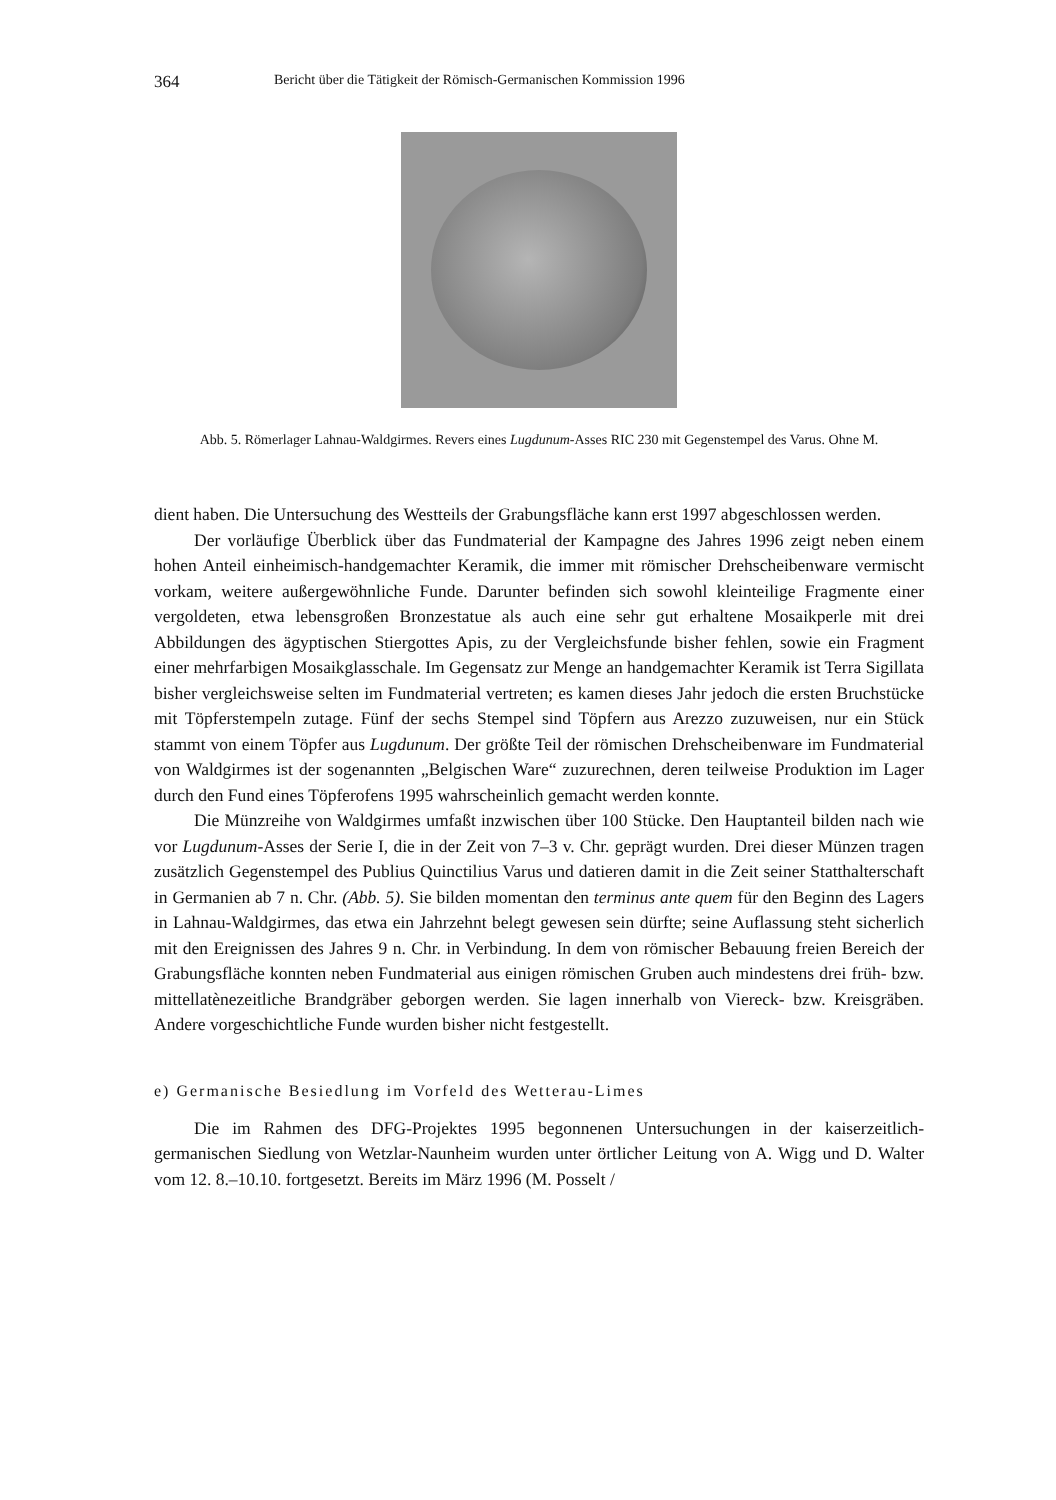364 Bericht über die Tätigkeit der Römisch-Germanischen Kommission 1996
Abb. 5. Römerlager Lahnau-Waldgirmes. Revers eines Lugdunum-Asses RIC 230 mit Gegenstempel des Varus. Ohne M.
dient haben. Die Untersuchung des Westteils der Grabungsfläche kann erst 1997 abgeschlossen werden.
Der vorläufige Überblick über das Fundmaterial der Kampagne des Jahres 1996 zeigt neben einem hohen Anteil einheimisch-handgemachter Keramik, die immer mit römischer Drehscheibenware vermischt vorkam, weitere außergewöhnliche Funde. Darunter befinden sich sowohl kleinteilige Fragmente einer vergoldeten, etwa lebensgroßen Bronzestatue als auch eine sehr gut erhaltene Mosaikperle mit drei Abbildungen des ägyptischen Stiergottes Apis, zu der Vergleichsfunde bisher fehlen, sowie ein Fragment einer mehrfarbigen Mosaikglasschale. Im Gegensatz zur Menge an handgemachter Keramik ist Terra Sigillata bisher vergleichsweise selten im Fundmaterial vertreten; es kamen dieses Jahr jedoch die ersten Bruchstücke mit Töpferstempeln zutage. Fünf der sechs Stempel sind Töpfern aus Arezzo zuzuweisen, nur ein Stück stammt von einem Töpfer aus Lugdunum. Der größte Teil der römischen Drehscheibenware im Fundmaterial von Waldgirmes ist der sogenannten „Belgischen Ware“ zuzurechnen, deren teilweise Produktion im Lager durch den Fund eines Töpferofens 1995 wahrscheinlich gemacht werden konnte.
Die Münzreihe von Waldgirmes umfaßt inzwischen über 100 Stücke. Den Hauptanteil bilden nach wie vor Lugdunum-Asses der Serie I, die in der Zeit von 7–3 v. Chr. geprägt wurden. Drei dieser Münzen tragen zusätzlich Gegenstempel des Publius Quinctilius Varus und datieren damit in die Zeit seiner Statthalterschaft in Germanien ab 7 n. Chr. (Abb. 5). Sie bilden momentan den terminus ante quem für den Beginn des Lagers in Lahnau-Waldgirmes, das etwa ein Jahrzehnt belegt gewesen sein dürfte; seine Auflassung steht sicherlich mit den Ereignissen des Jahres 9 n. Chr. in Verbindung. In dem von römischer Bebauung freien Bereich der Grabungsfläche konnten neben Fundmaterial aus einigen römischen Gruben auch mindestens drei früh- bzw. mittellatènezeitliche Brandgräber geborgen werden. Sie lagen innerhalb von Viereck- bzw. Kreisgräben. Andere vorgeschichtliche Funde wurden bisher nicht festgestellt.
e) Germanische Besiedlung im Vorfeld des Wetterau-Limes
Die im Rahmen des DFG-Projektes 1995 begonnenen Untersuchungen in der kaiserzeitlich-germanischen Siedlung von Wetzlar-Naunheim wurden unter örtlicher Leitung von A. Wigg und D. Walter vom 12. 8.–10.10. fortgesetzt. Bereits im März 1996 (M. Posselt /